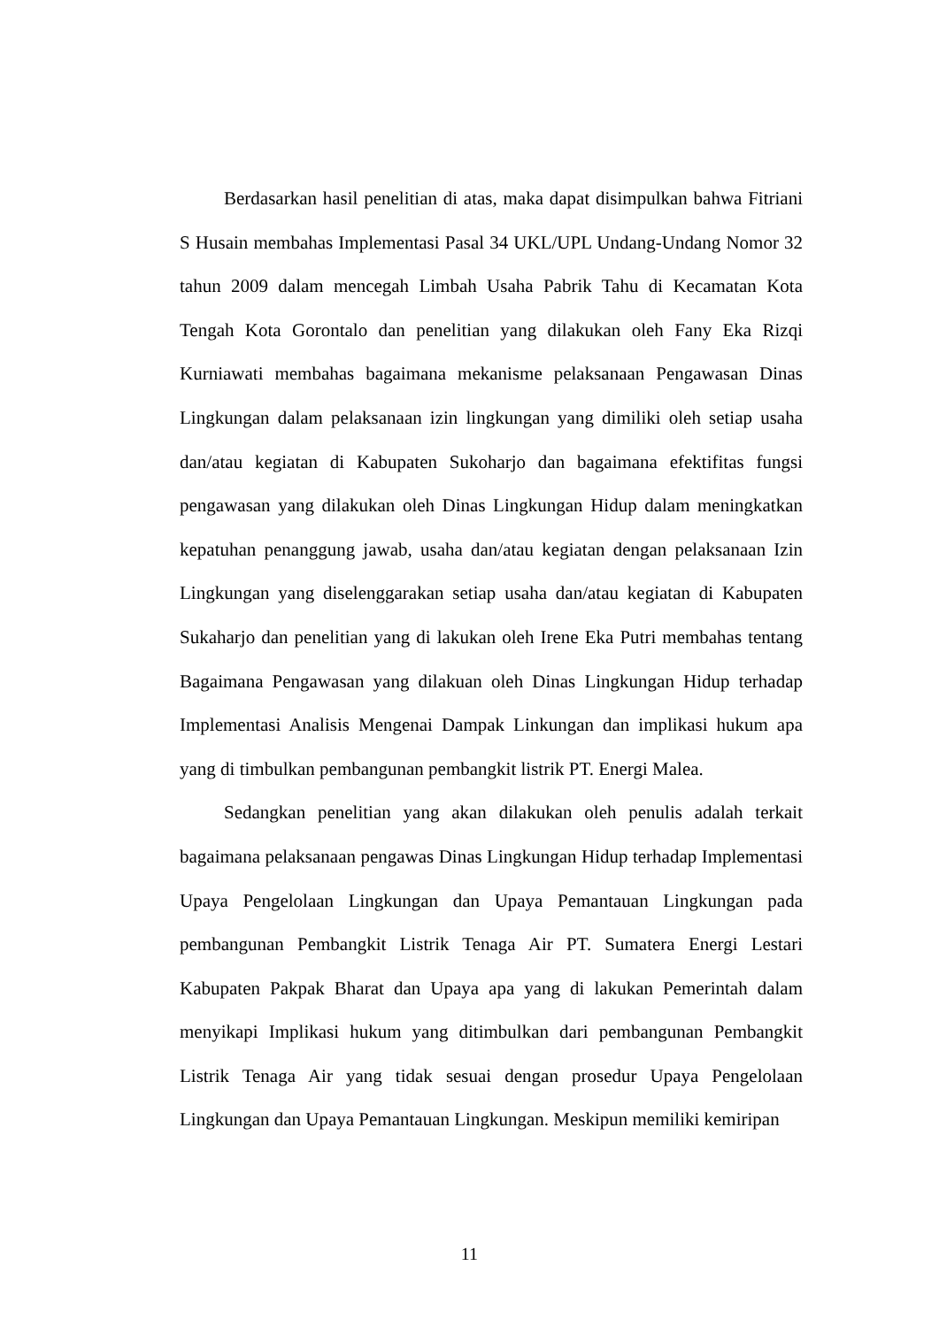Berdasarkan hasil penelitian di atas, maka dapat disimpulkan bahwa Fitriani S Husain membahas Implementasi Pasal 34 UKL/UPL Undang-Undang Nomor 32 tahun 2009 dalam mencegah Limbah Usaha Pabrik Tahu di Kecamatan Kota Tengah Kota Gorontalo dan penelitian yang dilakukan oleh Fany Eka Rizqi Kurniawati membahas bagaimana mekanisme pelaksanaan Pengawasan Dinas Lingkungan dalam pelaksanaan izin lingkungan yang dimiliki oleh setiap usaha dan/atau kegiatan di Kabupaten Sukoharjo dan bagaimana efektifitas fungsi pengawasan yang dilakukan oleh Dinas Lingkungan Hidup dalam meningkatkan kepatuhan penanggung jawab, usaha dan/atau kegiatan dengan pelaksanaan Izin Lingkungan yang diselenggarakan setiap usaha dan/atau kegiatan di Kabupaten Sukaharjo dan penelitian yang di lakukan oleh Irene Eka Putri membahas tentang Bagaimana Pengawasan yang dilakuan oleh Dinas Lingkungan Hidup terhadap Implementasi Analisis Mengenai Dampak Linkungan dan implikasi hukum apa yang di timbulkan pembangunan pembangkit listrik PT. Energi Malea.
Sedangkan penelitian yang akan dilakukan oleh penulis adalah terkait bagaimana pelaksanaan pengawas Dinas Lingkungan Hidup terhadap Implementasi Upaya Pengelolaan Lingkungan dan Upaya Pemantauan Lingkungan pada pembangunan Pembangkit Listrik Tenaga Air PT. Sumatera Energi Lestari Kabupaten Pakpak Bharat dan Upaya apa yang di lakukan Pemerintah dalam menyikapi Implikasi hukum yang ditimbulkan dari pembangunan Pembangkit Listrik Tenaga Air yang tidak sesuai dengan prosedur Upaya Pengelolaan Lingkungan dan Upaya Pemantauan Lingkungan. Meskipun memiliki kemiripan
11